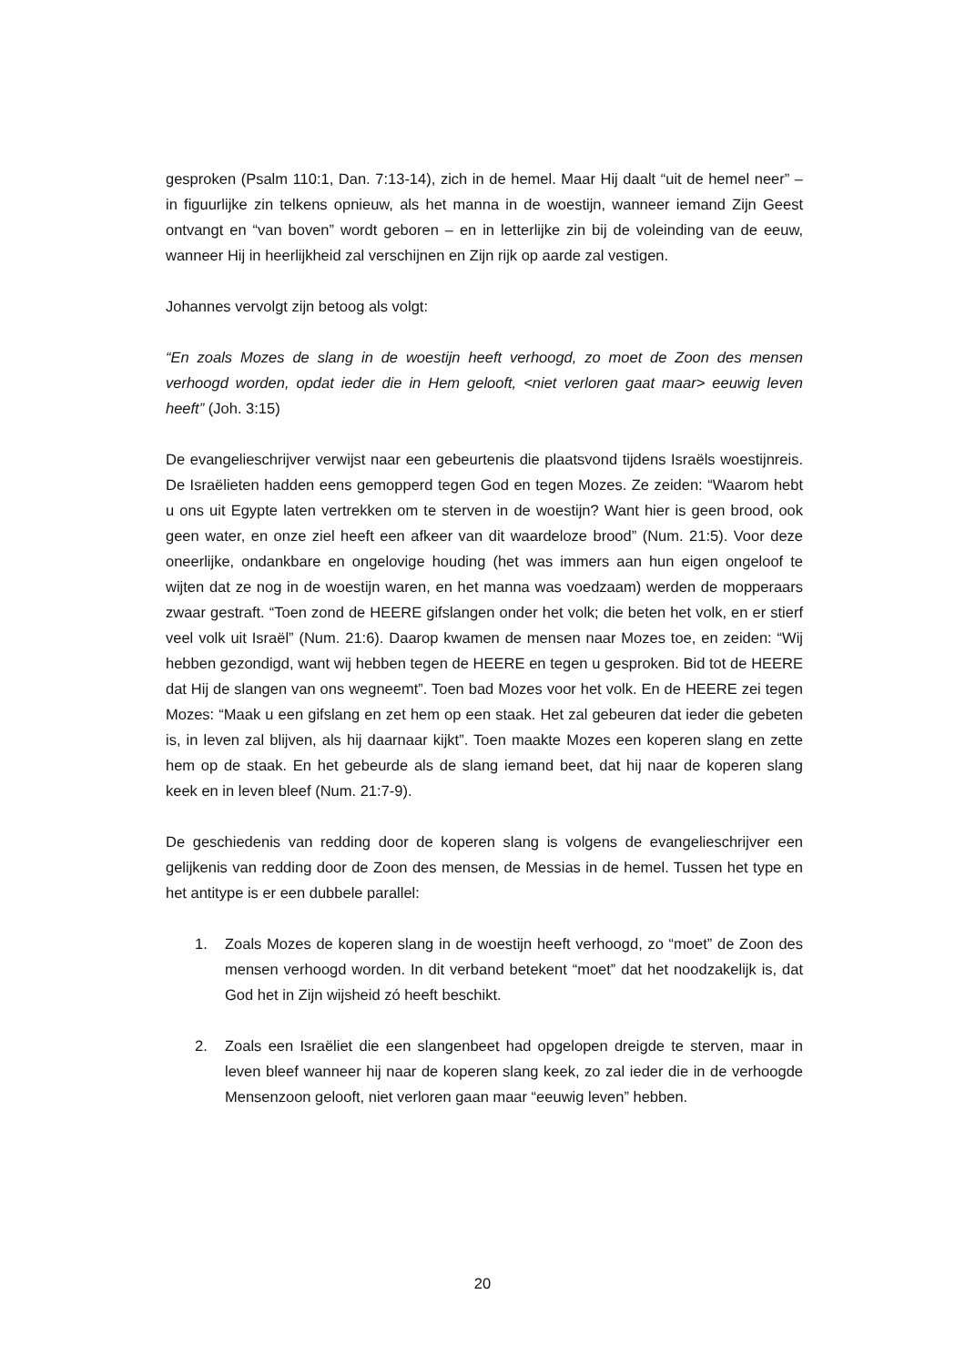gesproken (Psalm 110:1, Dan. 7:13-14), zich in de hemel. Maar Hij daalt “uit de hemel neer” – in figuurlijke zin telkens opnieuw, als het manna in de woestijn, wanneer iemand Zijn Geest ontvangt en “van boven” wordt geboren – en in letterlijke zin bij de voleinding van de eeuw, wanneer Hij in heerlijkheid zal verschijnen en Zijn rijk op aarde zal vestigen.
Johannes vervolgt zijn betoog als volgt:
“En zoals Mozes de slang in de woestijn heeft verhoogd, zo moet de Zoon des mensen verhoogd worden, opdat ieder die in Hem gelooft, <niet verloren gaat maar> eeuwig leven heeft” (Joh. 3:15)
De evangelieschrijver verwijst naar een gebeurtenis die plaatsvond tijdens Israëls woestijnreis. De Israëlieten hadden eens gemopperd tegen God en tegen Mozes. Ze zeiden: “Waarom hebt u ons uit Egypte laten vertrekken om te sterven in de woestijn? Want hier is geen brood, ook geen water, en onze ziel heeft een afkeer van dit waardeloze brood” (Num. 21:5). Voor deze oneerlijke, ondankbare en ongelovige houding (het was immers aan hun eigen ongeloof te wijten dat ze nog in de woestijn waren, en het manna was voedzaam) werden de mopperaars zwaar gestraft. “Toen zond de HEERE gifslangen onder het volk; die beten het volk, en er stierf veel volk uit Israël” (Num. 21:6). Daarop kwamen de mensen naar Mozes toe, en zeiden: “Wij hebben gezondigd, want wij hebben tegen de HEERE en tegen u gesproken. Bid tot de HEERE dat Hij de slangen van ons wegneemt”. Toen bad Mozes voor het volk. En de HEERE zei tegen Mozes: “Maak u een gifslang en zet hem op een staak. Het zal gebeuren dat ieder die gebeten is, in leven zal blijven, als hij daarnaar kijkt”. Toen maakte Mozes een koperen slang en zette hem op de staak. En het gebeurde als de slang iemand beet, dat hij naar de koperen slang keek en in leven bleef (Num. 21:7-9).
De geschiedenis van redding door de koperen slang is volgens de evangelieschrijver een gelijkenis van redding door de Zoon des mensen, de Messias in de hemel. Tussen het type en het antitype is er een dubbele parallel:
1. Zoals Mozes de koperen slang in de woestijn heeft verhoogd, zo “moet” de Zoon des mensen verhoogd worden. In dit verband betekent “moet” dat het noodzakelijk is, dat God het in Zijn wijsheid zó heeft beschikt.
2. Zoals een Israëliet die een slangenbeet had opgelopen dreigde te sterven, maar in leven bleef wanneer hij naar de koperen slang keek, zo zal ieder die in de verhoogde Mensenzoon gelooft, niet verloren gaan maar “eeuwig leven” hebben.
20